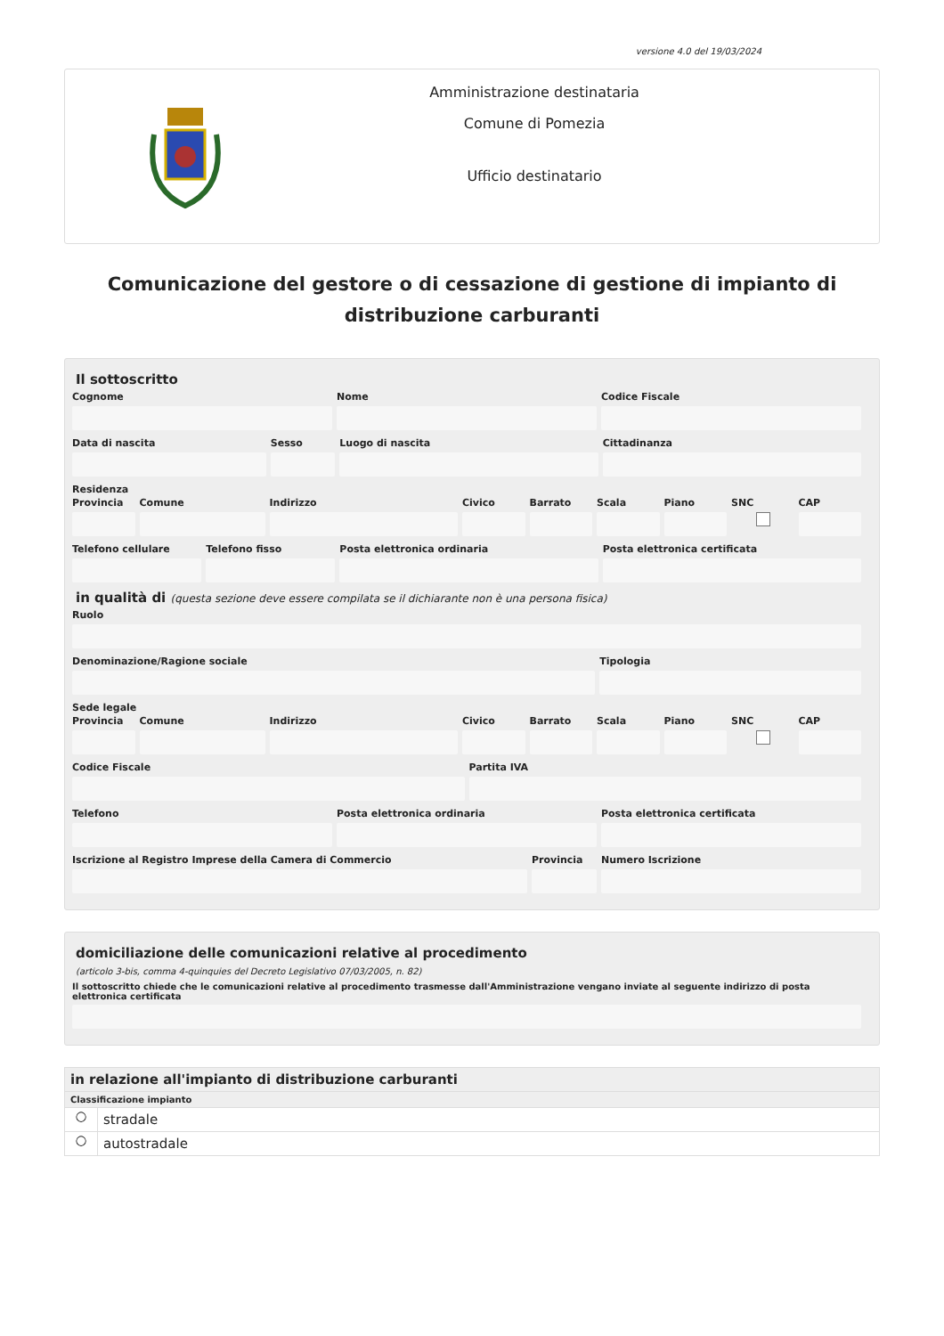versione 4.0 del 19/03/2024
Amministrazione destinataria
Comune di Pomezia
Ufficio destinatario
Comunicazione del gestore o di cessazione di gestione di impianto di distribuzione carburanti
Il sottoscritto
Cognome Nome Codice Fiscale
Data di nascita Sesso Luogo di nascita Cittadinanza
Residenza
Provincia Comune Indirizzo Civico Barrato Scala Piano SNC CAP
Telefono cellulare Telefono fisso Posta elettronica ordinaria Posta elettronica certificata
in qualità di (questa sezione deve essere compilata se il dichiarante non è una persona fisica)
Ruolo
Denominazione/Ragione sociale Tipologia
Sede legale
Provincia Comune Indirizzo Civico Barrato Scala Piano SNC CAP
Codice Fiscale Partita IVA
Telefono Posta elettronica ordinaria Posta elettronica certificata
Iscrizione al Registro Imprese della Camera di Commercio
Provincia Numero Iscrizione
domiciliazione delle comunicazioni relative al procedimento
(articolo 3-bis, comma 4-quinquies del Decreto Legislativo 07/03/2005, n. 82)
Il sottoscritto chiede che le comunicazioni relative al procedimento trasmesse dall'Amministrazione vengano inviate al seguente indirizzo di posta elettronica certificata
in relazione all'impianto di distribuzione carburanti
Classificazione impianto
○ stradale
○ autostradale